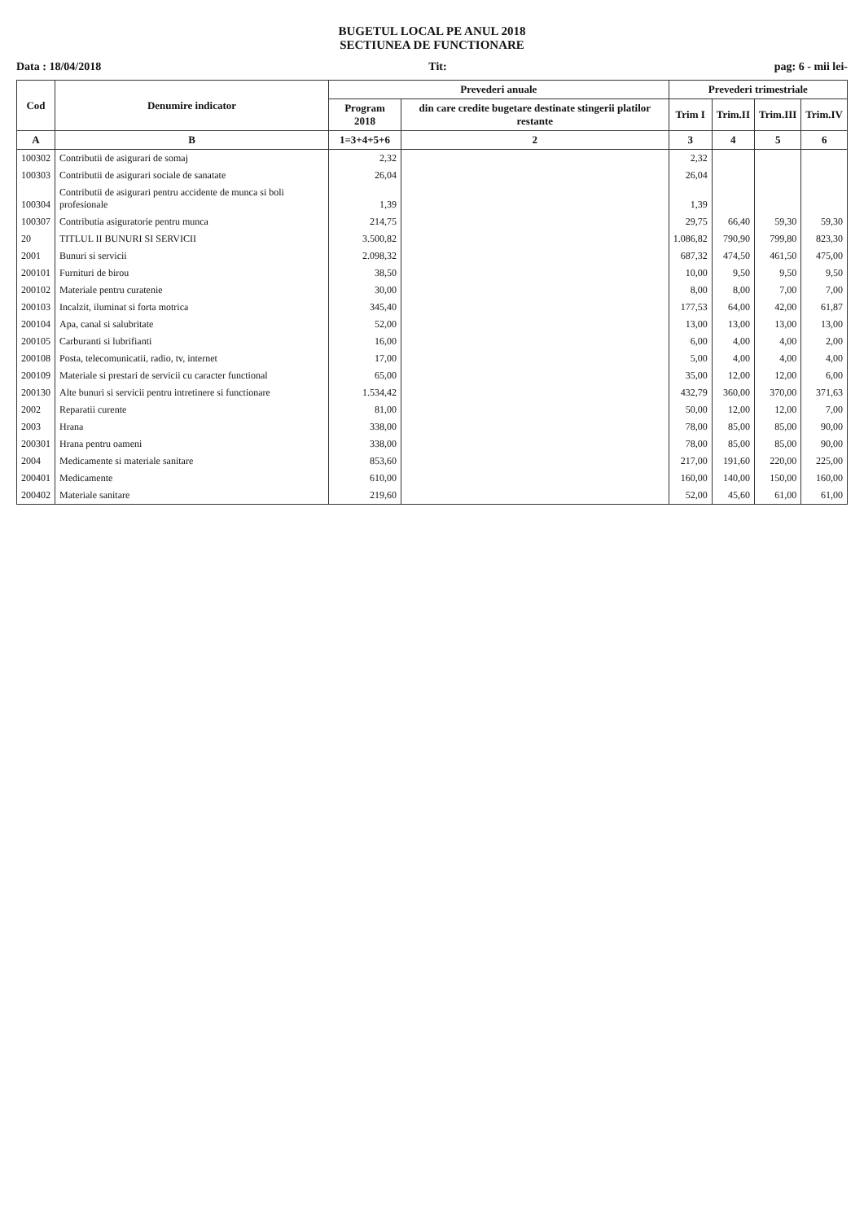BUGETUL LOCAL PE ANUL 2018
SECTIUNEA DE FUNCTIONARE
Data : 18/04/2018 Tit: pag: 6 - mii lei-
| Cod | Denumire indicator | Prevederi anuale | | Prevederi trimestriale | | | |
| --- | --- | --- | --- | --- | --- | --- | --- |
| | | Program 2018 | din care credite bugetare destinate stingerii platilor restante | Trim I | Trim.II | Trim.III | Trim.IV |
| A | B | 1=3+4+5+6 | 2 | 3 | 4 | 5 | 6 |
| 100302 | Contributii de asigurari de somaj | 2,32 | | 2,32 | | | |
| 100303 | Contributii de asigurari sociale de sanatate | 26,04 | | 26,04 | | | |
| 100304 | Contributii de asigurari pentru accidente de munca si boli profesionale | 1,39 | | 1,39 | | | |
| 100307 | Contributia asiguratorie pentru munca | 214,75 | | 29,75 | 66,40 | 59,30 | 59,30 |
| 20 | TITLUL II BUNURI SI SERVICII | 3.500,82 | | 1.086,82 | 790,90 | 799,80 | 823,30 |
| 2001 | Bunuri si servicii | 2.098,32 | | 687,32 | 474,50 | 461,50 | 475,00 |
| 200101 | Furnituri de birou | 38,50 | | 10,00 | 9,50 | 9,50 | 9,50 |
| 200102 | Materiale pentru curatenie | 30,00 | | 8,00 | 8,00 | 7,00 | 7,00 |
| 200103 | Incalzit, iluminat si forta motrica | 345,40 | | 177,53 | 64,00 | 42,00 | 61,87 |
| 200104 | Apa, canal si salubritate | 52,00 | | 13,00 | 13,00 | 13,00 | 13,00 |
| 200105 | Carburanti si lubrifianti | 16,00 | | 6,00 | 4,00 | 4,00 | 2,00 |
| 200108 | Posta, telecomunicatii, radio, tv, internet | 17,00 | | 5,00 | 4,00 | 4,00 | 4,00 |
| 200109 | Materiale si prestari de servicii cu caracter functional | 65,00 | | 35,00 | 12,00 | 12,00 | 6,00 |
| 200130 | Alte bunuri si servicii pentru intretinere si functionare | 1.534,42 | | 432,79 | 360,00 | 370,00 | 371,63 |
| 2002 | Reparatii curente | 81,00 | | 50,00 | 12,00 | 12,00 | 7,00 |
| 2003 | Hrana | 338,00 | | 78,00 | 85,00 | 85,00 | 90,00 |
| 200301 | Hrana pentru oameni | 338,00 | | 78,00 | 85,00 | 85,00 | 90,00 |
| 2004 | Medicamente si materiale sanitare | 853,60 | | 217,00 | 191,60 | 220,00 | 225,00 |
| 200401 | Medicamente | 610,00 | | 160,00 | 140,00 | 150,00 | 160,00 |
| 200402 | Materiale sanitare | 219,60 | | 52,00 | 45,60 | 61,00 | 61,00 |